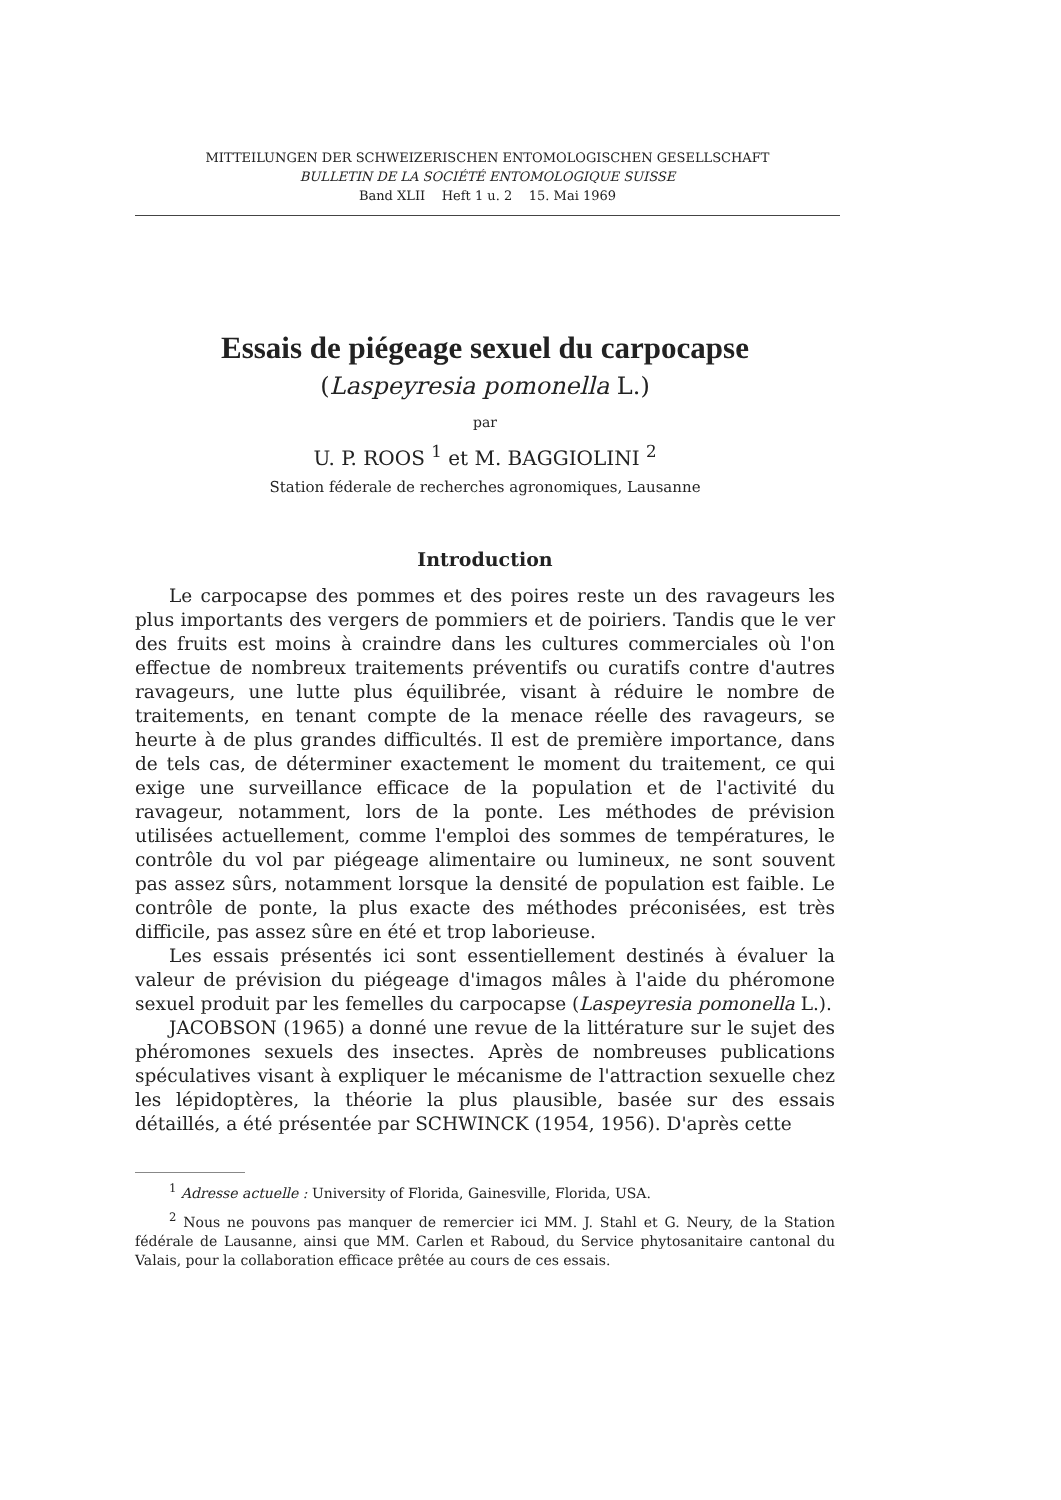MITTEILUNGEN DER SCHWEIZERISCHEN ENTOMOLOGISCHEN GESELLSCHAFT
BULLETIN DE LA SOCIÉTÉ ENTOMOLOGIQUE SUISSE
Band XLII Heft 1 u. 2 15. Mai 1969
Essais de piégeage sexuel du carpocapse
(Laspeyresia pomonella L.)
par
U. P. ROOS <sup>1</sup> et M. BAGGIOLINI <sup>2</sup>
Station féderale de recherches agronomiques, Lausanne
Introduction
Le carpocapse des pommes et des poires reste un des ravageurs les plus importants des vergers de pommiers et de poiriers. Tandis que le ver des fruits est moins à craindre dans les cultures commerciales où l'on effectue de nombreux traitements préventifs ou curatifs contre d'autres ravageurs, une lutte plus équilibrée, visant à réduire le nombre de traitements, en tenant compte de la menace réelle des ravageurs, se heurte à de plus grandes difficultés. Il est de première importance, dans de tels cas, de déterminer exactement le moment du traitement, ce qui exige une surveillance efficace de la population et de l'activité du ravageur, notamment, lors de la ponte. Les méthodes de prévision utilisées actuellement, comme l'emploi des sommes de températures, le contrôle du vol par piégeage alimentaire ou lumineux, ne sont souvent pas assez sûrs, notamment lorsque la densité de population est faible. Le contrôle de ponte, la plus exacte des méthodes préconisées, est très difficile, pas assez sûre en été et trop laborieuse.
Les essais présentés ici sont essentiellement destinés à évaluer la valeur de prévision du piégeage d'imagos mâles à l'aide du phéromone sexuel produit par les femelles du carpocapse (Laspeyresia pomonella L.).
JACOBSON (1965) a donné une revue de la littérature sur le sujet des phéromones sexuels des insectes. Après de nombreuses publications spéculatives visant à expliquer le mécanisme de l'attraction sexuelle chez les lépidoptères, la théorie la plus plausible, basée sur des essais détaillés, a été présentée par SCHWINCK (1954, 1956). D'après cette
<sup>1</sup> Adresse actuelle : University of Florida, Gainesville, Florida, USA.
<sup>2</sup> Nous ne pouvons pas manquer de remercier ici MM. J. Stahl et G. Neury, de la Station fédérale de Lausanne, ainsi que MM. Carlen et Raboud, du Service phytosanitaire cantonal du Valais, pour la collaboration efficace prêtée au cours de ces essais.